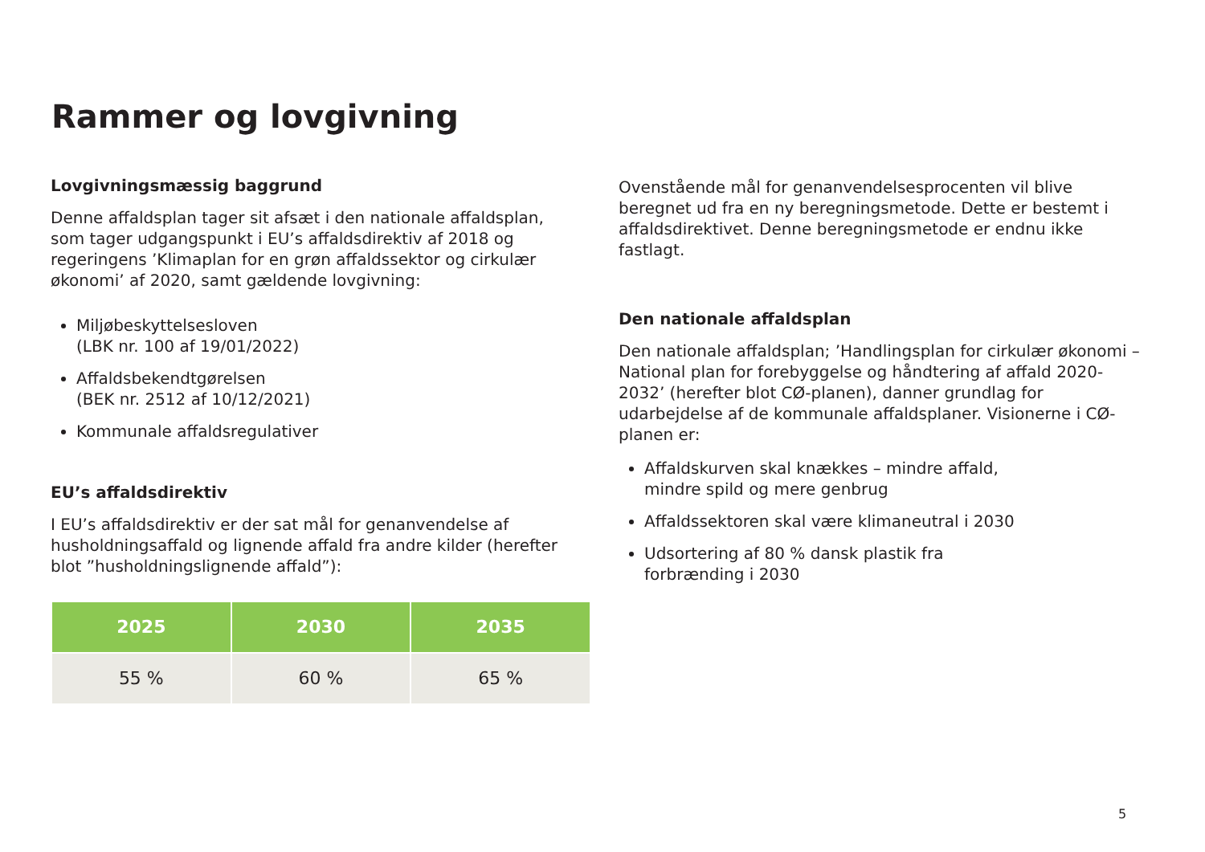Rammer og lovgivning
Lovgivningsmæssig baggrund
Denne affaldsplan tager sit afsæt i den nationale affaldsplan, som tager udgangspunkt i EU’s affaldsdirektiv af 2018 og regeringens ’Klimaplan for en grøn affaldssektor og cirkulær økonomi’ af 2020, samt gældende lovgivning:
Miljøbeskyttelsesloven
(LBK nr. 100 af 19/01/2022)
Affaldsbekendtgørelsen
(BEK nr. 2512 af 10/12/2021)
Kommunale affaldsregulativer
EU’s affaldsdirektiv
I EU’s affaldsdirektiv er der sat mål for genanvendelse af husholdningsaffald og lignende affald fra andre kilder (herefter blot ”husholdningslignende affald”):
| 2025 | 2030 | 2035 |
| --- | --- | --- |
| 55 % | 60 % | 65 % |
Ovenstående mål for genanvendelsesprocenten vil blive beregnet ud fra en ny beregningsmetode. Dette er bestemt i affaldsdirektivet. Denne beregningsmetode er endnu ikke fastlagt.
Den nationale affaldsplan
Den nationale affaldsplan; ’Handlingsplan for cirkulær økonomi – National plan for forebyggelse og håndtering af affald 2020-2032’ (herefter blot CØ-planen), danner grundlag for udarbejdelse af de kommunale affaldsplaner. Visionerne i CØ-planen er:
Affaldskurven skal knækkes – mindre affald,
mindre spild og mere genbrug
Affaldssektoren skal være klimaneutral i 2030
Udsortering af 80 % dansk plastik fra
forbrænding i 2030
5